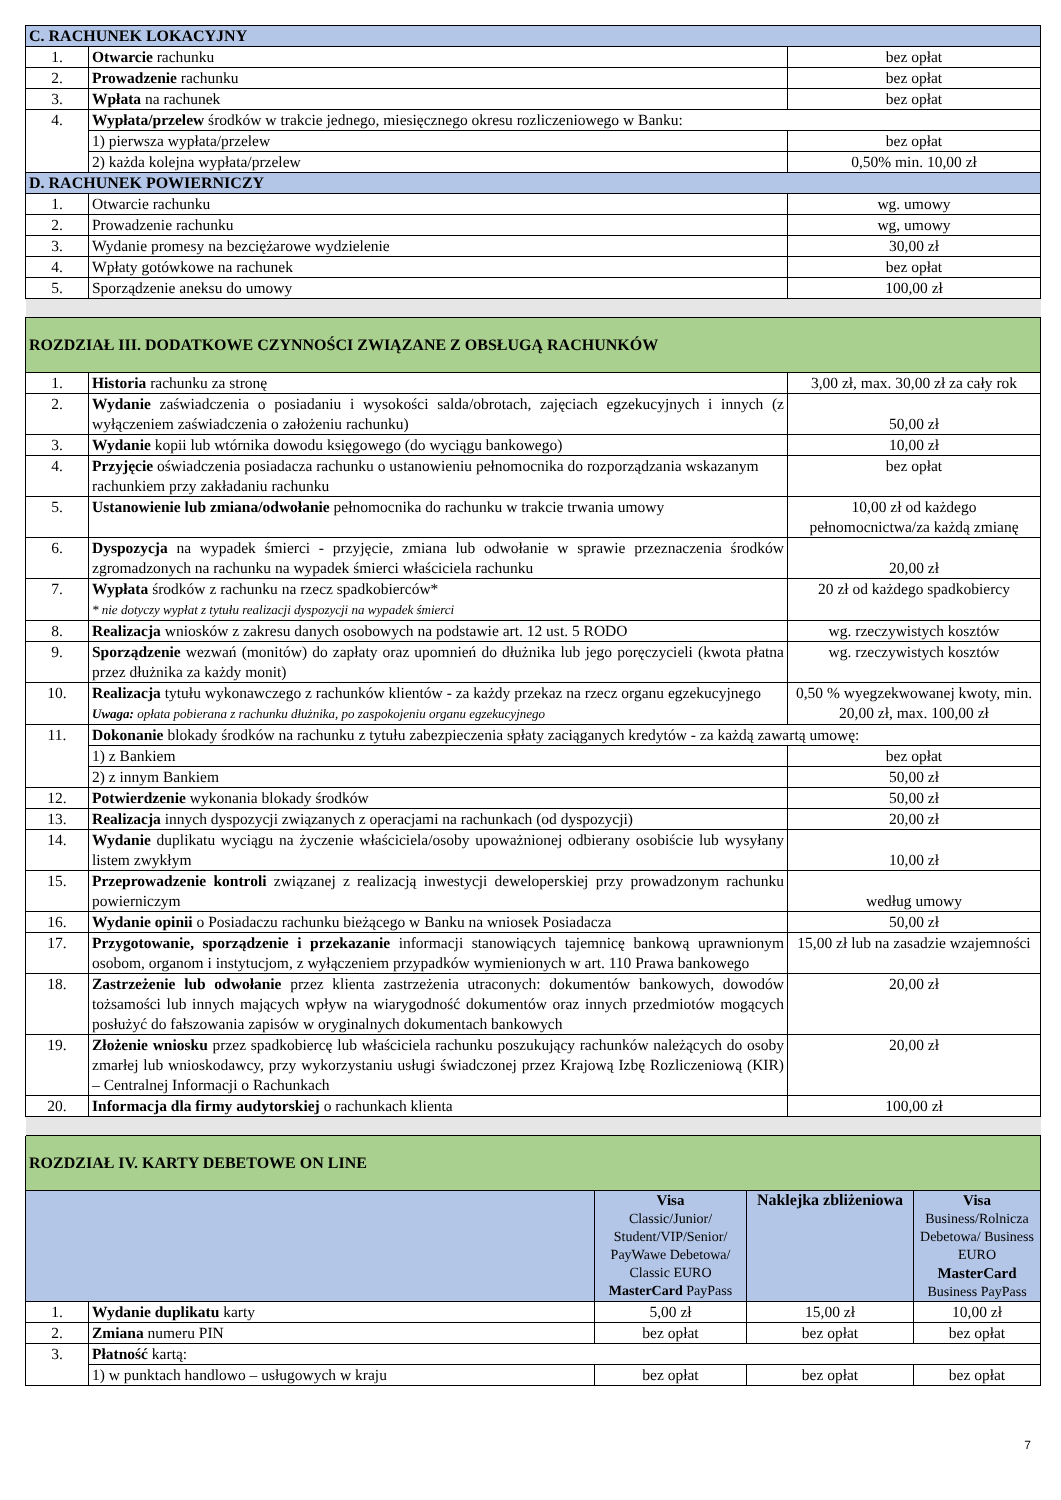| C. RACHUNEK LOKACYJNY | | |
| 1. | Otwarcie rachunku | bez opłat |
| 2. | Prowadzenie rachunku | bez opłat |
| 3. | Wpłata na rachunek | bez opłat |
| 4. | Wypłata/przelew środków w trakcie jednego, miesięcznego okresu rozliczeniowego w Banku: | |
| | 1) pierwsza wypłata/przelew | bez opłat |
| | 2) każda kolejna wypłata/przelew | 0,50% min. 10,00 zł |
| D. RACHUNEK POWIERNICZY | | |
| 1. | Otwarcie rachunku | wg. umowy |
| 2. | Prowadzenie rachunku | wg, umowy |
| 3. | Wydanie promesy na bezciężarowe wydzielenie | 30,00 zł |
| 4. | Wpłaty gotówkowe na rachunek | bez opłat |
| 5. | Sporządzenie aneksu do umowy | 100,00 zł |
| ROZDZIAŁ III. DODATKOWE CZYNNOŚCI ZWIĄZANE Z OBSŁUGĄ RACHUNKÓW | | |
| 1. | Historia rachunku za stronę | 3,00 zł, max. 30,00 zł za cały rok |
| 2. | Wydanie zaświadczenia o posiadaniu i wysokości salda/obrotach, zajęciach egzekucyjnych i innych (z wyłączeniem zaświadczenia o założeniu rachunku) | 50,00 zł |
| 3. | Wydanie kopii lub wtórnika dowodu księgowego (do wyciągu bankowego) | 10,00 zł |
| 4. | Przyjęcie oświadczenia posiadacza rachunku o ustanowieniu pełnomocnika do rozporządzania wskazanym rachunkiem przy zakładaniu rachunku | bez opłat |
| 5. | Ustanowienie lub zmiana/odwołanie pełnomocnika do rachunku w trakcie trwania umowy | 10,00 zł od każdego pełnomocnictwa/za każdą zmianę |
| 6. | Dyspozycja na wypadek śmierci - przyjęcie, zmiana lub odwołanie w sprawie przeznaczenia środków zgromadzonych na rachunku na wypadek śmierci właściciela rachunku | 20,00 zł |
| 7. | Wypłata środków z rachunku na rzecz spadkobierców* * nie dotyczy wypłat z tytułu realizacji dyspozycji na wypadek śmierci | 20 zł od każdego spadkobiercy |
| 8. | Realizacja wniosków z zakresu danych osobowych na podstawie art. 12 ust. 5 RODO | wg. rzeczywistych kosztów |
| 9. | Sporządzenie wezwań (monitów) do zapłaty oraz upomnień do dłużnika lub jego poręczycieli (kwota płatna przez dłużnika za każdy monit) | wg. rzeczywistych kosztów |
| 10. | Realizacja tytułu wykonawczego z rachunków klientów - za każdy przekaz na rzecz organu egzekucyjnego Uwaga: opłata pobierana z rachunku dłużnika, po zaspokojeniu organu egzekucyjnego | 0,50 % wyegzekwowanej kwoty, min. 20,00 zł, max. 100,00 zł |
| 11. | Dokonanie blokady środków na rachunku z tytułu zabezpieczenia spłaty zaciąganych kredytów - za każdą zawartą umowę: | |
| | 1) z Bankiem | bez opłat |
| | 2) z innym Bankiem | 50,00 zł |
| 12. | Potwierdzenie wykonania blokady środków | 50,00 zł |
| 13. | Realizacja innych dyspozycji związanych z operacjami na rachunkach (od dyspozycji) | 20,00 zł |
| 14. | Wydanie duplikatu wyciągu na życzenie właściciela/osoby upoważnionej odbierany osobiście lub wysyłany listem zwykłym | 10,00 zł |
| 15. | Przeprowadzenie kontroli związanej z realizacją inwestycji deweloperskiej przy prowadzonym rachunku powierniczym | według umowy |
| 16. | Wydanie opinii o Posiadaczu rachunku bieżącego w Banku na wniosek Posiadacza | 50,00 zł |
| 17. | Przygotowanie, sporządzenie i przekazanie informacji stanowiących tajemnicę bankową uprawnionym osobom, organom i instytucjom, z wyłączeniem przypadków wymienionych w art. 110 Prawa bankowego | 15,00 zł lub na zasadzie wzajemności |
| 18. | Zastrzeżenie lub odwołanie przez klienta zastrzeżenia utraconych: dokumentów bankowych, dowodów tożsamości lub innych mających wpływ na wiarygodność dokumentów oraz innych przedmiotów mogących posłużyć do fałszowania zapisów w oryginalnych dokumentach bankowych | 20,00 zł |
| 19. | Złożenie wniosku przez spadkobiercę lub właściciela rachunku poszukujący rachunków należących do osoby zmarłej lub wnioskodawcy, przy wykorzystaniu usługi świadczonej przez Krajową Izbę Rozliczeniową (KIR) – Centralnej Informacji o Rachunkach | 20,00 zł |
| 20. | Informacja dla firmy audytorskiej o rachunkach klienta | 100,00 zł |
| ROZDZIAŁ IV. KARTY DEBETOWE ON LINE | | | | |
| | | Visa Classic/Junior/ Student/VIP/Senior/ PayWawe Debetowa/ Classic EURO MasterCard PayPass | Naklejka zbliżeniowa | Visa Business/Rolnicza Debetowa/ Business EURO MasterCard Business PayPass |
| 1. | Wydanie duplikatu karty | 5,00 zł | 15,00 zł | 10,00 zł |
| 2. | Zmiana numeru PIN | bez opłat | bez opłat | bez opłat |
| 3. | Płatność kartą: | | | |
| | 1) w punktach handlowo – usługowych w kraju | bez opłat | bez opłat | bez opłat |
7